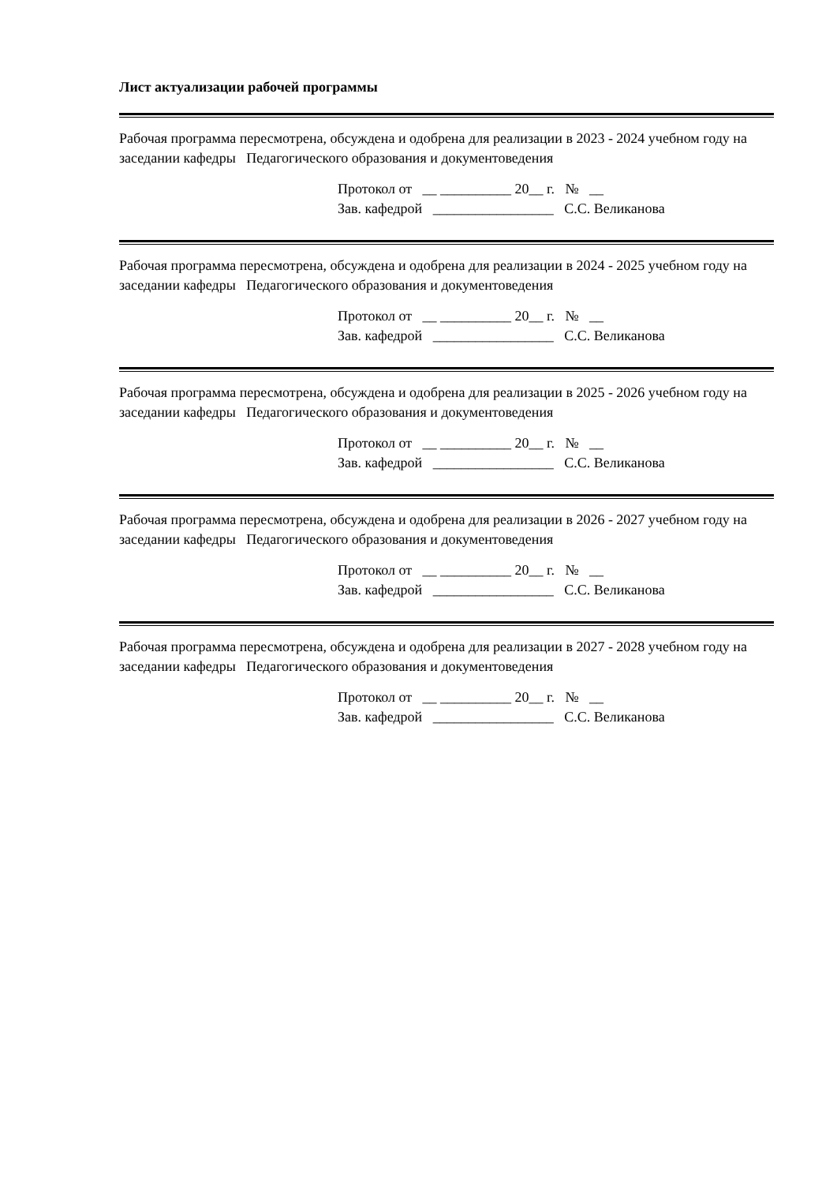Лист актуализации рабочей программы
Рабочая программа пересмотрена, обсуждена и одобрена для реализации в 2023 - 2024 учебном году на заседании кафедры Педагогического образования и документоведения
Протокол от __ __________ 20__ г. № __
Зав. кафедрой _________________ С.С. Великанова
Рабочая программа пересмотрена, обсуждена и одобрена для реализации в 2024 - 2025 учебном году на заседании кафедры Педагогического образования и документоведения
Протокол от __ __________ 20__ г. № __
Зав. кафедрой _________________ С.С. Великанова
Рабочая программа пересмотрена, обсуждена и одобрена для реализации в 2025 - 2026 учебном году на заседании кафедры Педагогического образования и документоведения
Протокол от __ __________ 20__ г. № __
Зав. кафедрой _________________ С.С. Великанова
Рабочая программа пересмотрена, обсуждена и одобрена для реализации в 2026 - 2027 учебном году на заседании кафедры Педагогического образования и документоведения
Протокол от __ __________ 20__ г. № __
Зав. кафедрой _________________ С.С. Великанова
Рабочая программа пересмотрена, обсуждена и одобрена для реализации в 2027 - 2028 учебном году на заседании кафедры Педагогического образования и документоведения
Протокол от __ __________ 20__ г. № __
Зав. кафедрой _________________ С.С. Великанова